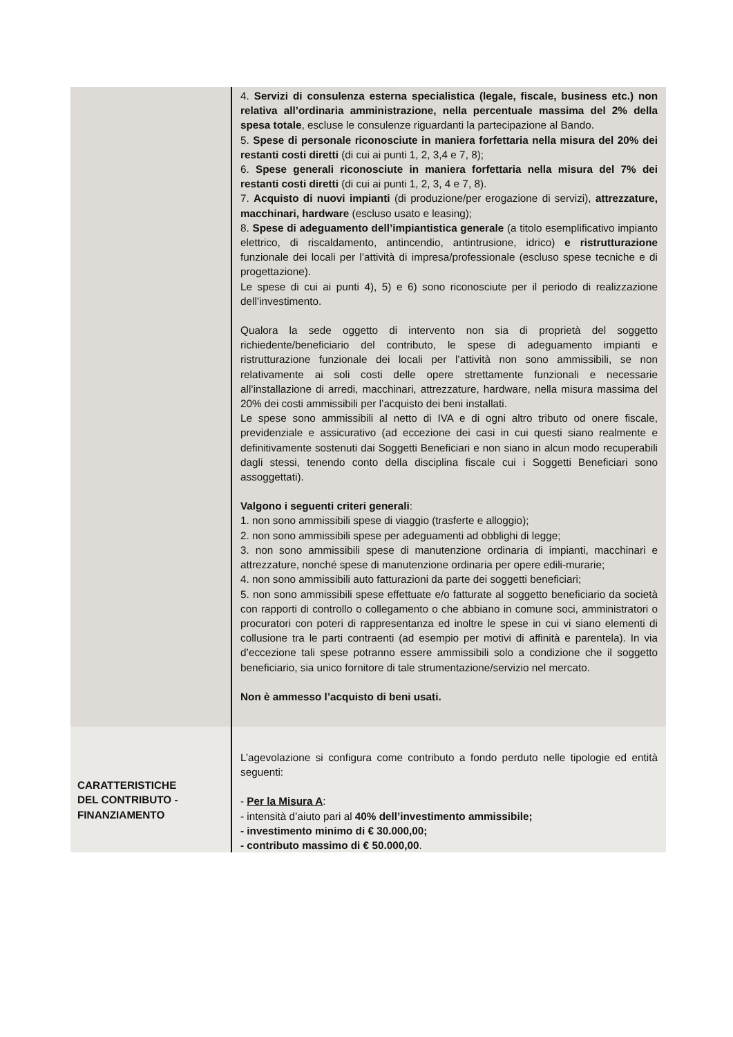| | 4. Servizi di consulenza esterna specialistica (legale, fiscale, business etc.) non relativa all’ordinaria amministrazione, nella percentuale massima del 2% della spesa totale , escluse le consulenze riguardanti la partecipazione al Bando. 5. Spese di personale riconosciute in maniera forfettaria nella misura del 20% dei restanti costi diretti (di cui ai punti 1, 2, 3,4 e 7, 8); 6. Spese generali riconosciute in maniera forfettaria nella misura del 7% dei restanti costi diretti (di cui ai punti 1, 2, 3, 4 e 7, 8). 7. Acquisto di nuovi impianti (di produzione/per erogazione di servizi), attrezzature, macchinari, hardware (escluso usato e leasing); 8. Spese di adeguamento dell’impiantistica generale (a titolo esemplificativo impianto elettrico, di riscaldamento, antincendio, antintrusione, idrico) e ristrutturazione funzionale dei locali per l’attività di impresa/professionale (escluso spese tecniche e di progettazione). Le spese di cui ai punti 4), 5) e 6) sono riconosciute per il periodo di realizzazione dell’investimento. Qualora la sede oggetto di intervento non sia di proprietà del soggetto richiedente/beneficiario del contributo, le spese di adeguamento impianti e ristrutturazione funzionale dei locali per l’attività non sono ammissibili, se non relativamente ai soli costi delle opere strettamente funzionali e necessarie all’installazione di arredi, macchinari, attrezzature, hardware, nella misura massima del 20% dei costi ammissibili per l’acquisto dei beni installati. Le spese sono ammissibili al netto di IVA e di ogni altro tributo od onere fiscale, previdenziale e assicurativo (ad eccezione dei casi in cui questi siano realmente e definitivamente sostenuti dai Soggetti Beneficiari e non siano in alcun modo recuperabili dagli stessi, tenendo conto della disciplina fiscale cui i Soggetti Beneficiari sono assoggettati). Valgono i seguenti criteri generali : 1. non sono ammissibili spese di viaggio (trasferte e alloggio); 2. non sono ammissibili spese per adeguamenti ad obblighi di legge; 3. non sono ammissibili spese di manutenzione ordinaria di impianti, macchinari e attrezzature, nonché spese di manutenzione ordinaria per opere edili-murarie; 4. non sono ammissibili auto fatturazioni da parte dei soggetti beneficiari; 5. non sono ammissibili spese effettuate e/o fatturate al soggetto beneficiario da società con rapporti di controllo o collegamento o che abbiano in comune soci, amministratori o procuratori con poteri di rappresentanza ed inoltre le spese in cui vi siano elementi di collusione tra le parti contraenti (ad esempio per motivi di affinità e parentela). In via d’eccezione tali spese potranno essere ammissibili solo a condizione che il soggetto beneficiario, sia unico fornitore di tale strumentazione/servizio nel mercato. Non è ammesso l’acquisto di beni usati. |
| CARATTERISTICHE DEL CONTRIBUTO - FINANZIAMENTO | L’agevolazione si configura come contributo a fondo perduto nelle tipologie ed entità seguenti: - Per la Misura A : - intensità d’aiuto pari al 40% dell’investimento ammissibile; - investimento minimo di € 30.000,00; - contributo massimo di € 50.000,00 . |